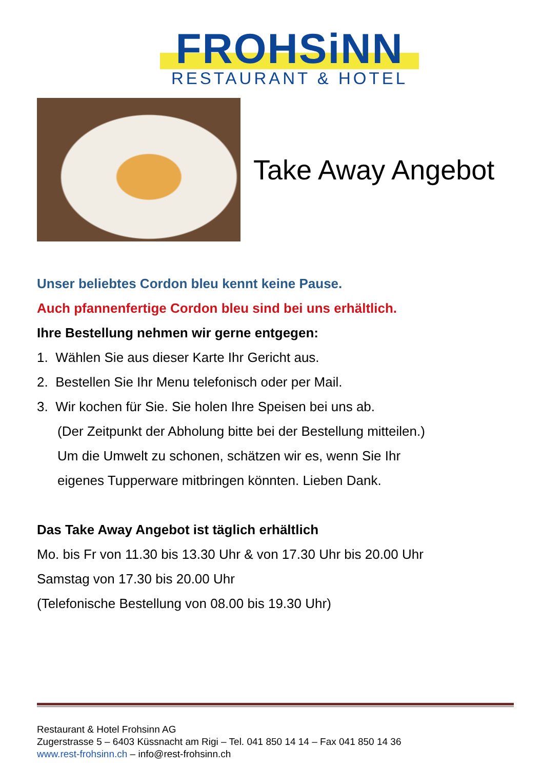FROHSiNN
RESTAURANT & HOTEL
Take Away Angebot
Unser beliebtes Cordon bleu kennt keine Pause.
Auch pfannenfertige Cordon bleu sind bei uns erhältlich.
Ihre Bestellung nehmen wir gerne entgegen:
1. Wählen Sie aus dieser Karte Ihr Gericht aus.
2. Bestellen Sie Ihr Menu telefonisch oder per Mail.
3. Wir kochen für Sie. Sie holen Ihre Speisen bei uns ab.
(Der Zeitpunkt der Abholung bitte bei der Bestellung mitteilen.)
Um die Umwelt zu schonen, schätzen wir es, wenn Sie Ihr
eigenes Tupperware mitbringen könnten. Lieben Dank.
Das Take Away Angebot ist täglich erhältlich
Mo. bis Fr von 11.30 bis 13.30 Uhr & von 17.30 Uhr bis 20.00 Uhr
Samstag von 17.30 bis 20.00 Uhr
(Telefonische Bestellung von 08.00 bis 19.30 Uhr)
Restaurant & Hotel Frohsinn AG
Zugerstrasse 5 – 6403 Küssnacht am Rigi – Tel. 041 850 14 14 – Fax 041 850 14 36
www.rest-frohsinn.ch – info@rest-frohsinn.ch